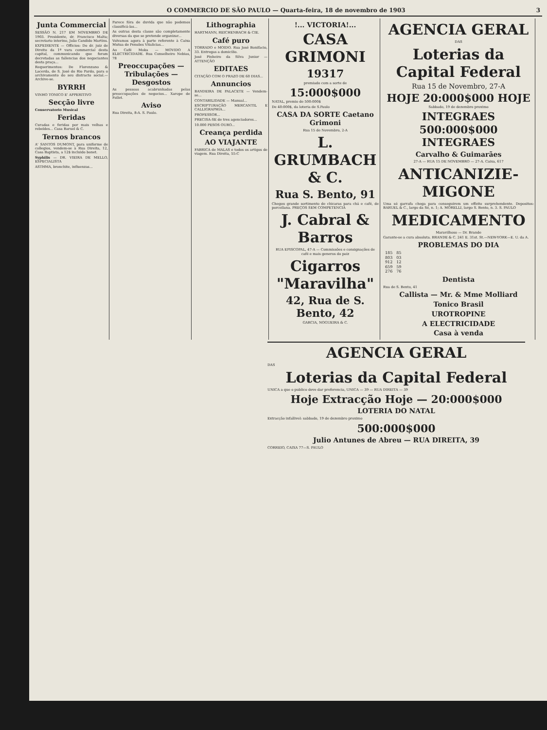O COMMERCIO DE SÃO PAULO — Quarta-feira, 18 de novembro de 1903 3
Junta Commercial
SESSÃO N. 217 EM NOVEMBRO DE 1903. Presidente, dr. Francisco Malta; secretario interino, João Candido Martins.
EXPEDIENTE — Officios: Do dr. juiz de Direito da 1ª vara commercial desta capital, communicando que foram decretadas as fallencias dos negociantes desta praça...
Requerimentos: De Florenzano & Lacerda, de S. José do Rio Pardo, para o archivamento do seu distracto social.—Archive-se.
BYRRH
VINHO TONICO E' APPERITIVO
Secção livre
Conservatorio Musical
Feridas
Curadas e feridas por mais velhas e rebeldes... Casa Baruel & C.
Ternos brancos
A' SANTOS DUMONT, para uniforme de collegios, vendem-se à Rua Direita, 12, Casa Baptista, a 12$ incluido bonet.
Syphilis — DR. VIEIRA DE MELLO, ESPECIALISTA
ASTHMA, bronchite, influenzas...
Parece fóra de duvida que não podemos classificá-las...
As outras desta classe são completamente diversas da que se pretende organizar...
Volvamos agora à parte referente à Caixa Mutua de Pensões Vitalicias...
Ao Café Moka — MOVIDO A ELECTRICIDADE. Rua Conselheiro Nebias, 78
Preoccupações — Tribulações — Desgostos
As pessoas acabrunhadas pelas preoccupações de negocios... Xarope de Follet.
Aviso
Rua Direita, 8-A. S. Paulo.
Lithographia
HARTMANN, REICHENBACH & CIE.
Café puro
TORRADO e MOIDO. Rua José Bonifacio, 33. Entregas a domicilio.
José Pinheiro da Silva Junior — ATTENÇÃO
EDITAES
CITAÇÃO COM O PRAZO DE 60 DIAS...
Annuncios
BANDEIRA DE PALACETE — Vendem-se...
CONTABILIDADE — Manual...
ESCRIPTURAÇÃO MERCANTIL E CALLIGRAPHIA...
PROFESSOR...
PRECISA-SE de tres agenciadores...
10.000 PESOS OURO...
Creança perdida
AO VIAJANTE
FABRICA de MALAS e todos os artigos de viagem. Rua Direita, 55-C
!... VICTORIA!...
CASA GRIMONI
19317
premiado com a sorte de
15:000$000
NATAL, premio de 500:000$
De 40:000$, da loteria de S.Paulo
CASA DA SORTE Caetano Grimoni
Rua 15 de Novembro, 2-A
L. GRUMBACH & C.
Rua S. Bento, 91
Chegou grande sortimento de chicaras para chá e café, de porcellana. PREÇOS SEM COMPETENCIA
J. Cabral & Barros
RUA EPISCOPAL, 47-A — Commissões e consignações de café e mais generos do paiz
Cigarros "Maravilha"
42, Rua de S. Bento, 42
GARCIA, NOGUEIRA & C.
AGENCIA GERAL
DAS
Loterias da Capital Federal
Rua 15 de Novembro, 27-A
HOJE 20:000$000 HOJE
Sabbado, 19 de dezembro proximo
INTEGRAES 500:000$000 INTEGRAES
Carvalho & Guimarães
27-A — RUA 15 DE NOVEMBRO — 27-A. Caixa, 617
ANTICANIZIE-MIGONE
Uma só garrafa chega para conseguirem um effeito surprehendente. Depositos: BARUEL & C., largo da Sé, n. 1; A. MORELLI, largo S. Bento, n. 3. S. PAULO
MEDICAMENTO
Maravilhoso — Dr. Brande
Garante-se a cura absoluta. BRANDE & C. 241 E. 31st. St.—NEW-YORK—E. U. da A.
PROBLEMAS DO DIA
| 185 | 85 |
| 803 | 03 |
| 912 | 12 |
| 659 | 59 |
| 276 | 76 |
Dentista
Rua de S. Bento, 41
Callista — Mr. & Mme Molliard
Tonico Brasil
UROTROPINE
A ELECTRICIDADE
Casa à venda
AGENCIA GERAL
DAS
Loterias da Capital Federal
UNICA a que o publico deve dar preferencia, UNICA — 39 — RUA DIREITA — 39
Hoje Extracção Hoje — 20:000$000
LOTERIA DO NATAL
Extracção infallivel: sabbado, 19 de dezembro proximo
500:000$000
Julio Antunes de Abreu — RUA DIREITA, 39
CORREIO, CAIXA 77—S. PAULO